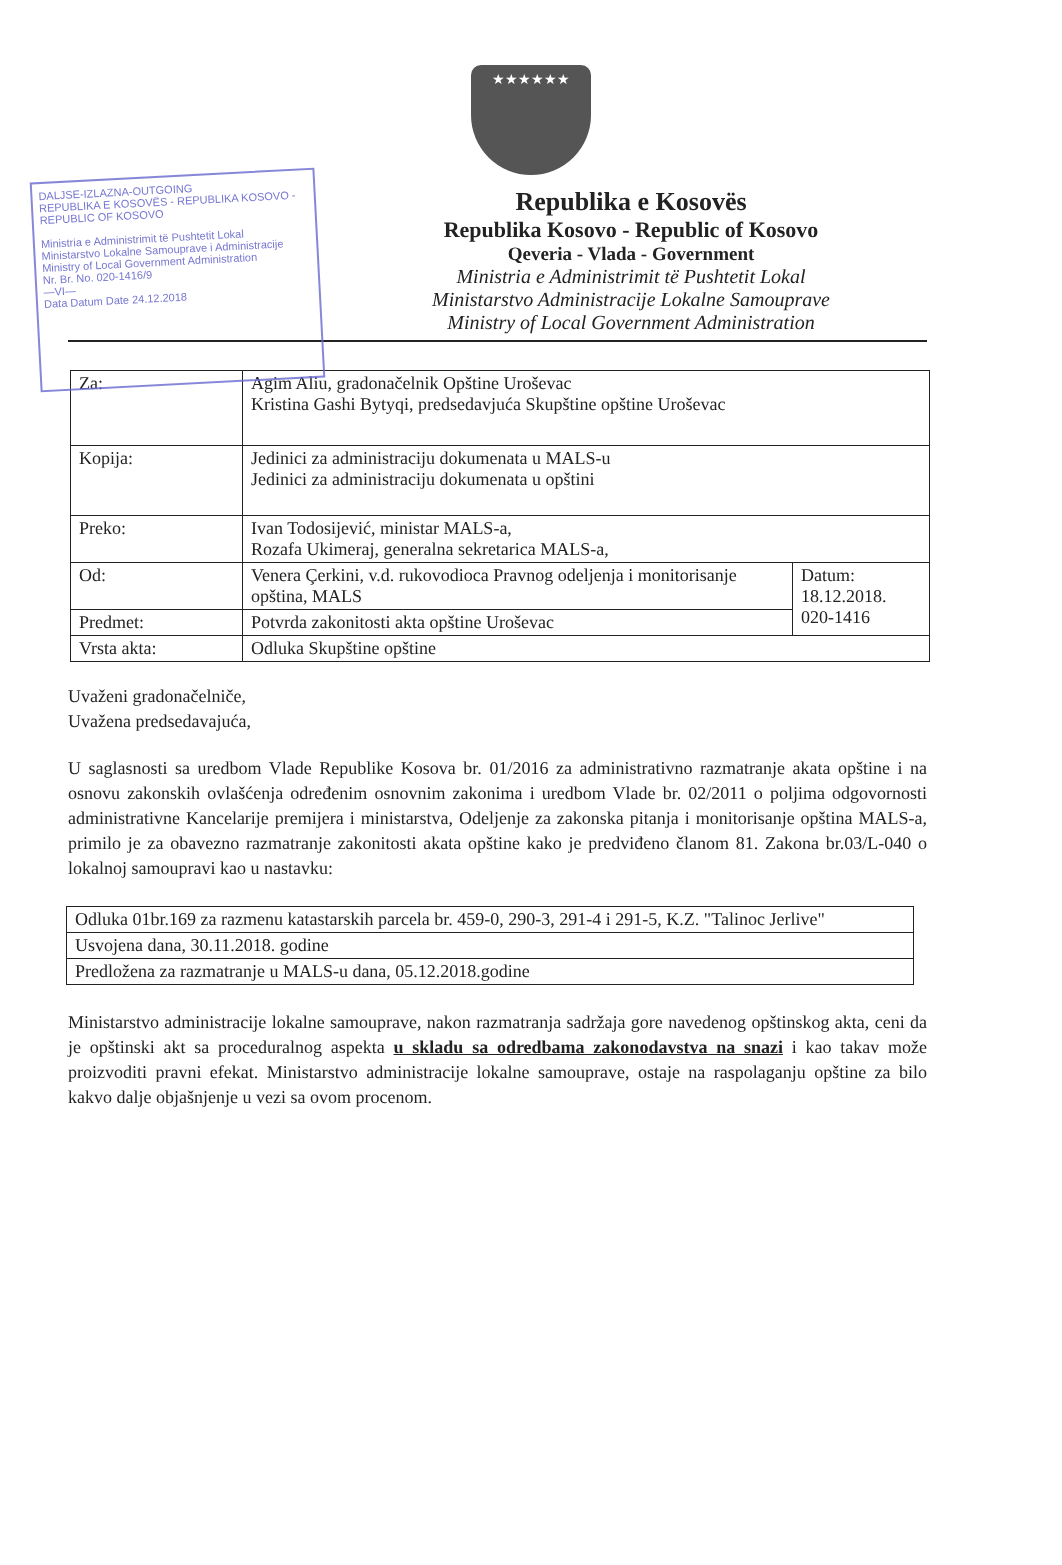DALJSE-IZLAZNA-OUTGOING
REPUBLIKA E KOSOVËS - REPUBLIKA KOSOVO - REPUBLIC OF KOSOVO
Ministria e Administrimit të Pushtetit Lokal
Ministarstvo Lokalne Samouprave i Administracije
Ministry of Local Government Administration
Nr. Br. No. 020-1416/9
—VI—
Data Datum Date 24.12.2018
★★★★★★
Republika e Kosovës
Republika Kosovo - Republic of Kosovo
Qeveria - Vlada - Government
Ministria e Administrimit të Pushtetit Lokal
Ministarstvo Administracije Lokalne Samouprave
Ministry of Local Government Administration
| Za: | Agim Aliu, gradonačelnik Opštine Uroševac Kristina Gashi Bytyqi, predsedavjuća Skupštine opštine Uroševac | |
| Kopija: | Jedinici za administraciju dokumenata u MALS-u Jedinici za administraciju dokumenata u opštini | |
| Preko: | Ivan Todosijević, ministar MALS-a, Rozafa Ukimeraj, generalna sekretarica MALS-a, | |
| Od: | Venera Çerkini, v.d. rukovodioca Pravnog odeljenja i monitorisanje opština, MALS | Datum: 18.12.2018. 020-1416 |
| Predmet: | Potvrda zakonitosti akta opštine Uroševac | |
| Vrsta akta: | Odluka Skupštine opštine | |
Uvaženi gradonačelniče,
Uvažena predsedavajuća,
U saglasnosti sa uredbom Vlade Republike Kosova br. 01/2016 za administrativno razmatranje akata opštine i na osnovu zakonskih ovlašćenja određenim osnovnim zakonima i uredbom Vlade br. 02/2011 o poljima odgovornosti administrativne Kancelarije premijera i ministarstva, Odeljenje za zakonska pitanja i monitorisanje opština MALS-a, primilo je za obavezno razmatranje zakonitosti akata opštine kako je predviđeno članom 81. Zakona br.03/L-040 o lokalnoj samoupravi kao u nastavku:
| Odluka 01br.169 za razmenu katastarskih parcela br. 459-0, 290-3, 291-4 i 291-5, K.Z. "Talinoc Jerlive" |
| Usvojena dana, 30.11.2018. godine |
| Predložena za razmatranje u MALS-u dana, 05.12.2018.godine |
Ministarstvo administracije lokalne samouprave, nakon razmatranja sadržaja gore navedenog opštinskog akta, ceni da je opštinski akt sa proceduralnog aspekta u skladu sa odredbama zakonodavstva na snazi i kao takav može proizvoditi pravni efekat. Ministarstvo administracije lokalne samouprave, ostaje na raspolaganju opštine za bilo kakvo dalje objašnjenje u vezi sa ovom procenom.